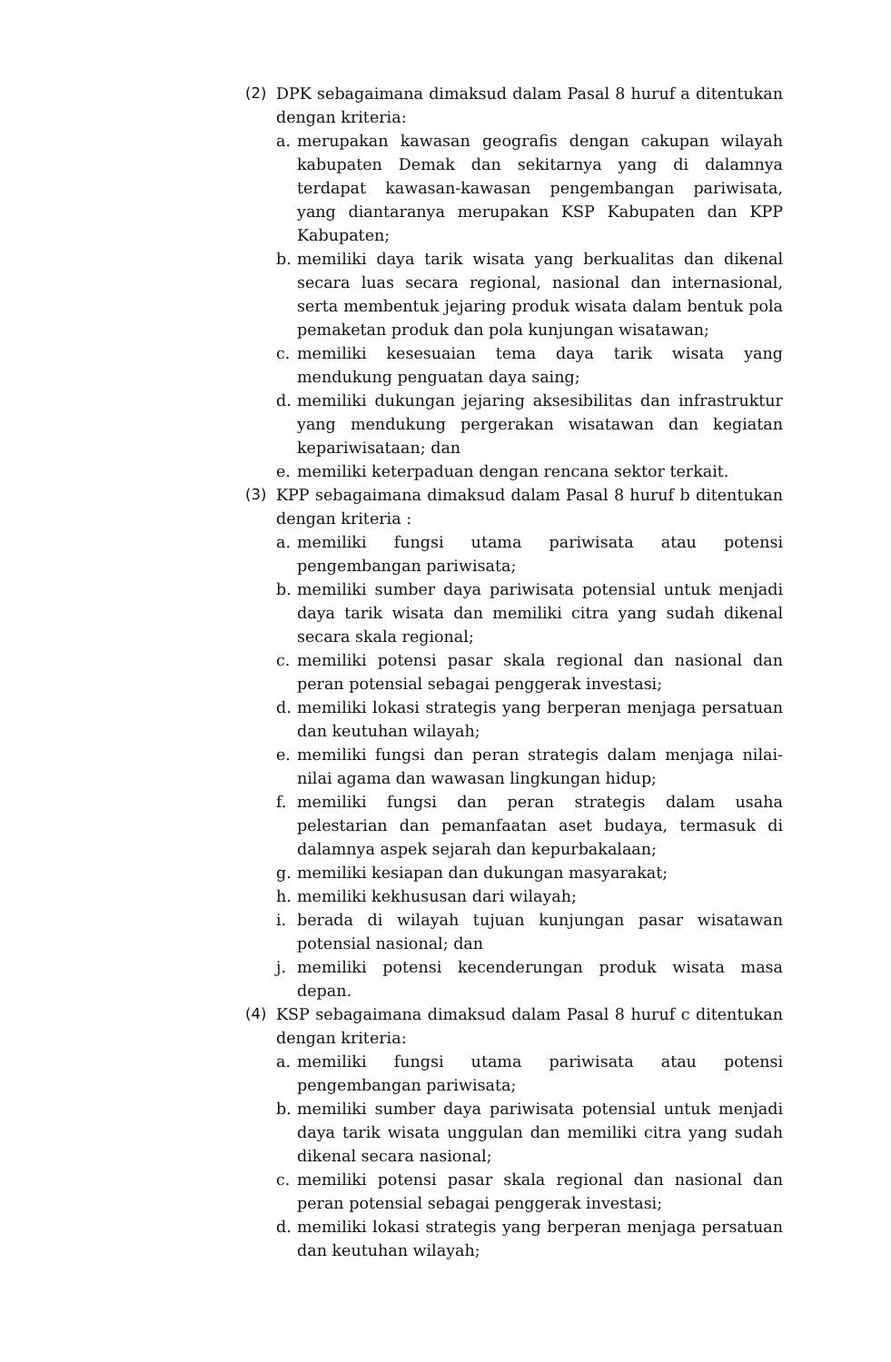(2) DPK sebagaimana dimaksud dalam Pasal 8 huruf a ditentukan dengan kriteria:
a. merupakan kawasan geografis dengan cakupan wilayah kabupaten Demak dan sekitarnya yang di dalamnya terdapat kawasan-kawasan pengembangan pariwisata, yang diantaranya merupakan KSP Kabupaten dan KPP Kabupaten;
b. memiliki daya tarik wisata yang berkualitas dan dikenal secara luas secara regional, nasional dan internasional, serta membentuk jejaring produk wisata dalam bentuk pola pemaketan produk dan pola kunjungan wisatawan;
c. memiliki kesesuaian tema daya tarik wisata yang mendukung penguatan daya saing;
d. memiliki dukungan jejaring aksesibilitas dan infrastruktur yang mendukung pergerakan wisatawan dan kegiatan kepariwisataan; dan
e. memiliki keterpaduan dengan rencana sektor terkait.
(3) KPP sebagaimana dimaksud dalam Pasal 8 huruf b ditentukan dengan kriteria :
a. memiliki fungsi utama pariwisata atau potensi pengembangan pariwisata;
b. memiliki sumber daya pariwisata potensial untuk menjadi daya tarik wisata dan memiliki citra yang sudah dikenal secara skala regional;
c. memiliki potensi pasar skala regional dan nasional dan peran potensial sebagai penggerak investasi;
d. memiliki lokasi strategis yang berperan menjaga persatuan dan keutuhan wilayah;
e. memiliki fungsi dan peran strategis dalam menjaga nilai-nilai agama dan wawasan lingkungan hidup;
f. memiliki fungsi dan peran strategis dalam usaha pelestarian dan pemanfaatan aset budaya, termasuk di dalamnya aspek sejarah dan kepurbakalaan;
g. memiliki kesiapan dan dukungan masyarakat;
h. memiliki kekhususan dari wilayah;
i. berada di wilayah tujuan kunjungan pasar wisatawan potensial nasional; dan
j. memiliki potensi kecenderungan produk wisata masa depan.
(4) KSP sebagaimana dimaksud dalam Pasal 8 huruf c ditentukan dengan kriteria:
a. memiliki fungsi utama pariwisata atau potensi pengembangan pariwisata;
b. memiliki sumber daya pariwisata potensial untuk menjadi daya tarik wisata unggulan dan memiliki citra yang sudah dikenal secara nasional;
c. memiliki potensi pasar skala regional dan nasional dan peran potensial sebagai penggerak investasi;
d. memiliki lokasi strategis yang berperan menjaga persatuan dan keutuhan wilayah;